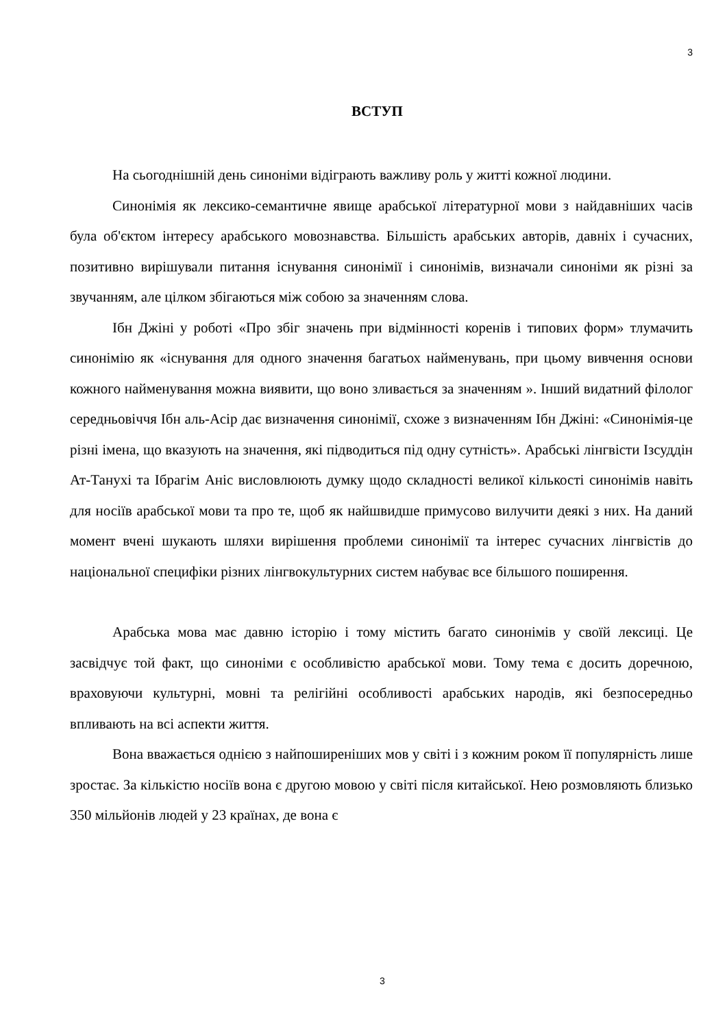3
ВСТУП
На сьогоднішній день синоніми відіграють важливу роль у житті кожної людини.
Синонімія як лексико-семантичне явище арабської літературної мови з найдавніших часів була об'єктом інтересу арабського мовознавства. Більшість арабських авторів, давніх і сучасних, позитивно вирішували питання існування синонімії і синонімів, визначали синоніми як різні за звучанням, але цілком збігаються між собою за значенням слова.
Ібн Джіні у роботі «Про збіг значень при відмінності коренів і типових форм» тлумачить синонімію як «існування для одного значення багатьох найменувань, при цьому вивчення основи кожного найменування можна виявити, що воно зливається за значенням ». Інший видатний філолог середньовіччя Ібн аль-Асір дає визначення синонімії, схоже з визначенням Ібн Джіні: «Синонімія-це різні імена, що вказують на значення, які підводиться під одну сутність». Арабські лінгвісти Ізсуддін Ат-Танухі та Ібрагім Аніс висловлюють думку щодо складності великої кількості синонімів навіть для носіїв арабської мови та про те, щоб як найшвидше примусово вилучити деякі з них. На даний момент вчені шукають шляхи вирішення проблеми синонімії та інтерес сучасних лінгвістів до національної специфіки різних лінгвокультурних систем набуває все більшого поширення.
Арабська мова має давню історію і тому містить багато синонімів у своїй лексиці. Це засвідчує той факт, що синоніми є особливістю арабської мови. Тому тема є досить доречною, враховуючи культурні, мовні та релігійні особливості арабських народів, які безпосередньо впливають на всі аспекти життя.
Вона вважається однією з найпоширеніших мов у світі і з кожним роком її популярність лише зростає. За кількістю носіїв вона є другою мовою у світі після китайської. Нею розмовляють близько 350 мільйонів людей у 23 країнах, де вона є
3